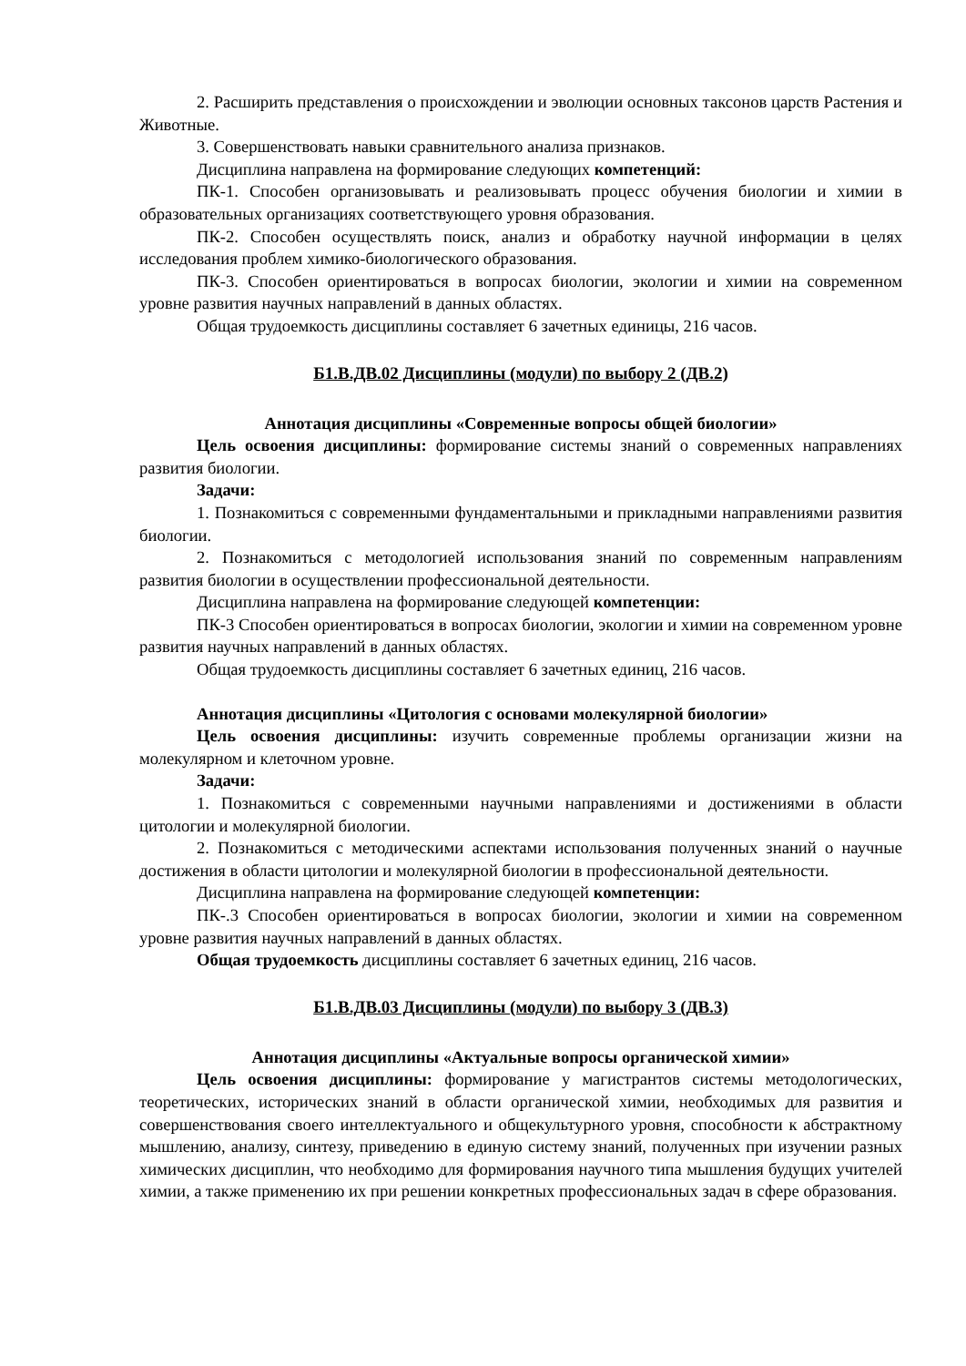2. Расширить представления о происхождении и эволюции основных таксонов царств Растения и Животные.
3. Совершенствовать навыки сравнительного анализа признаков.
Дисциплина направлена на формирование следующих компетенций:
ПК-1. Способен организовывать и реализовывать процесс обучения биологии и химии в образовательных организациях соответствующего уровня образования.
ПК-2. Способен осуществлять поиск, анализ и обработку научной информации в целях исследования проблем химико-биологического образования.
ПК-3. Способен ориентироваться в вопросах биологии, экологии и химии на современном уровне развития научных направлений в данных областях.
Общая трудоемкость дисциплины составляет 6 зачетных единицы, 216 часов.
Б1.В.ДВ.02 Дисциплины (модули) по выбору 2 (ДВ.2)
Аннотация дисциплины «Современные вопросы общей биологии»
Цель освоения дисциплины: формирование системы знаний о современных направлениях развития биологии.
Задачи:
1. Познакомиться с современными фундаментальными и прикладными направлениями развития биологии.
2. Познакомиться с методологией использования знаний по современным направлениям развития биологии в осуществлении профессиональной деятельности.
Дисциплина направлена на формирование следующей компетенции:
ПК-3 Способен ориентироваться в вопросах биологии, экологии и химии на современном уровне развития научных направлений в данных областях.
Общая трудоемкость дисциплины составляет 6 зачетных единиц, 216 часов.
Аннотация дисциплины «Цитология с основами молекулярной биологии»
Цель освоения дисциплины: изучить современные проблемы организации жизни на молекулярном и клеточном уровне.
Задачи:
1. Познакомиться с современными научными направлениями и достижениями в области цитологии и молекулярной биологии.
2. Познакомиться с методическими аспектами использования полученных знаний о научные достижения в области цитологии и молекулярной биологии в профессиональной деятельности.
Дисциплина направлена на формирование следующей компетенции:
ПК-.3 Способен ориентироваться в вопросах биологии, экологии и химии на современном уровне развития научных направлений в данных областях.
Общая трудоемкость дисциплины составляет 6 зачетных единиц, 216 часов.
Б1.В.ДВ.03 Дисциплины (модули) по выбору 3 (ДВ.3)
Аннотация дисциплины «Актуальные вопросы органической химии»
Цель освоения дисциплины: формирование у магистрантов системы методологических, теоретических, исторических знаний в области органической химии, необходимых для развития и совершенствования своего интеллектуального и общекультурного уровня, способности к абстрактному мышлению, анализу, синтезу, приведению в единую систему знаний, полученных при изучении разных химических дисциплин, что необходимо для формирования научного типа мышления будущих учителей химии, а также применению их при решении конкретных профессиональных задач в сфере образования.